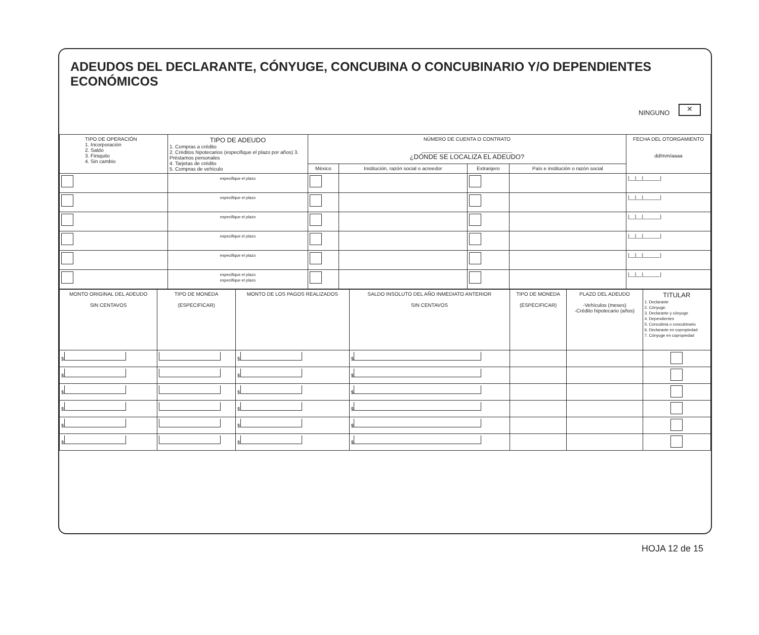ADEUDOS DEL DECLARANTE, CÓNYUGE, CONCUBINA O CONCUBINARIO Y/O DEPENDIENTES ECONÓMICOS
NINGUNO ✕
| TIPO DE OPERACIÓN 1. Incorporación 2. Saldo 3. Finiquito 4. Sin cambio | TIPO DE ADEUDO 1. Compras a crédito 2. Créditos hipotecarios (especifique el plazo por años) 3. Préstamos personales 4. Tarjetas de crédito 5. Compras de vehículo | NÚMERO DE CUENTA O CONTRATO ________________________________ ¿DÓNDE SE LOCALIZA EL ADEUDO? | | | | FECHA DEL OTORGAMIENTO dd/mm/aaaa |
| --- | --- | --- | --- | --- | --- | --- |
| | | México | Institución, razón social o acreedor | Extranjero | País e institución o razón social | |
| | especifique el plazo | | | | | /__/__/______/ |
| | especifique el plazo | | | | | /__/__/______/ |
| | especifique el plazo | | | | | /__/__/______/ |
| | especifique el plazo | | | | | /__/__/______/ |
| | especifique el plazo | | | | | /__/__/______/ |
| | especifique el plazo especifique el plazo | | | | | /__/__/______/ |
| MONTO ORIGINAL DEL ADEUDO SIN CENTAVOS | TIPO DE MONEDA (ESPECIFICAR) | MONTO DE LOS PAGOS REALIZADOS | SALDO INSOLUTO DEL AÑO INMEDIATO ANTERIOR SIN CENTAVOS | TIPO DE MONEDA (ESPECIFICAR) | PLAZO DEL ADEUDO -Vehículos (meses) -Crédito hipotecario (años) | TITULAR 1. Declarante 2. Cónyuge. 3. Declarante y cónyuge 4. Dependientes 5. Concubina o concubinario 6. Declarante en copropiedad 7. Cónyuge en copropiedad |
| --- | --- | --- | --- | --- | --- | --- |
| $ | | $ | $ | | | |
| $ | | $ | $ | | | |
| $ | | $ | $ | | | |
| $ | | $ | $ | | | |
| $ | | $ | $ | | | |
| $ | | $ | $ | | | |
HOJA 12 de 15